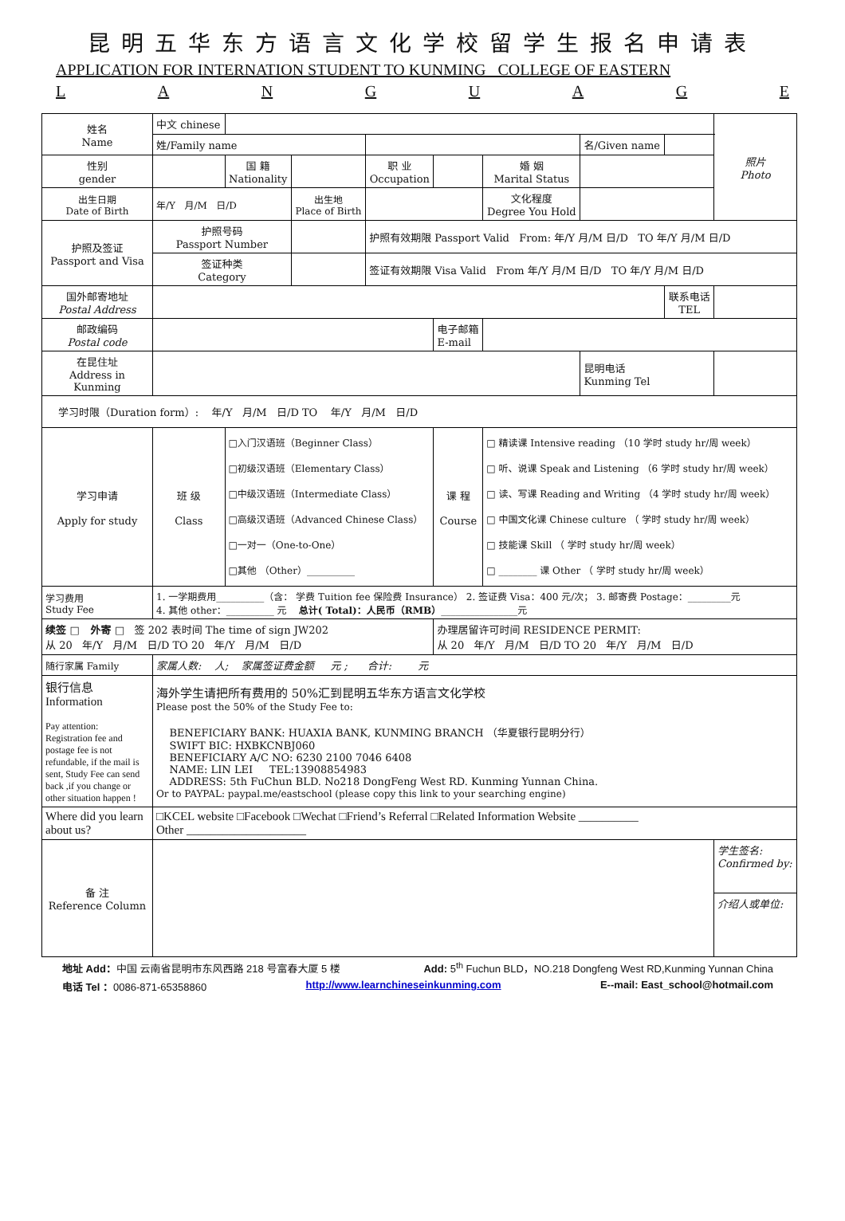昆明五华东方语言文化学校留学生报名申请表
APPLICATION FOR INTERNATION STUDENT TO KUNMING COLLEGE OF EASTERN
LANGUAGE
| 姓名 Name | 中文 chinese | | | | | | | | | 照片 Photo |
| | 姓/Family name | | | | | | 名/Given name | | | |
| 性别 gender | | 国 籍 Nationality | | 职 业 Occupation | | 婚 姻 Marital Status | | | | |
| 出生日期 Date of Birth | 年/Y 月/M 日/D | | 出生地 Place of Birth | | | 文化程度 Degree You Hold | | | | |
| 护照及签证 Passport and Visa | 护照号码 Passport Number | | | 护照有效期限 Passport Valid From: 年/Y 月/M 日/D TO 年/Y 月/M 日/D | | | | | | |
| | 签证种类 Category | | | 签证有效期限 Visa Valid From 年/Y 月/M 日/D TO 年/Y 月/M 日/D | | | | | | |
| 国外邮寄地址 Postal Address | | | | | | | | 联系电话 TEL | | |
| 邮政编码 Postal code | | | | | 电子邮箱 E-mail | | | | | |
| 在昆住址 Address in Kunming | | | | | | | 昆明电话 Kunming Tel | | | |
| 学习时限（Duration form）: 年/Y 月/M 日/D TO 年/Y 月/M 日/D | | | | | | | | | | |
| 学习申请 Apply for study | 班 级 Class | □入门汉语班（Beginner Class） □初级汉语班（Elementary Class） □中级汉语班（Intermediate Class） □高级汉语班（Advanced Chinese Class） □一对一（One-to-One） □其他 （Other）__________ | | | 课 程 Course | □ 精读课 Intensive reading （10 学时 study hr/周 week） □ 听、说课 Speak and Listening （6 学时 study hr/周 week） □ 读、写课 Reading and Writing （4 学时 study hr/周 week） □ 中国文化课 Chinese culture （ 学时 study hr/周 week） □ 技能课 Skill （ 学时 study hr/周 week） □ ________ 课 Other （ 学时 study hr/周 week） | | | | |
| 学习费用 Study Fee | 1. 一学期费用__________（含： 学费 Tuition fee 保险费 Insurance） 2. 签证费 Visa：400 元/次； 3. 邮寄费 Postage：_________元 4. 其他 other：__________ 元 总计( Total)：人民币（RMB） ________________元 | | | | | | | | | |
| 续签 □ 外寄 □ 签 202 表时间 The time of sign JW202 从 20 年/Y 月/M 日/D TO 20 年/Y 月/M 日/D | | | | | 办理居留许可时间 RESIDENCE PERMIT: 从 20 年/Y 月/M 日/D TO 20 年/Y 月/M 日/D | | | | | |
| 随行家属 Family | 家属人数: 人; 家属签证费金额 元 ; 合计: 元 | | | | | | | | | |
| 银行信息 Information Pay attention: Registration fee and postage fee is not refundable, if the mail is sent, Study Fee can send back ,if you change or other situation happen ! | 海外学生请把所有费用的 50%汇到昆明五华东方语言文化学校 Please post the 50% of the Study Fee to: BENEFICIARY BANK: HUAXIA BANK, KUNMING BRANCH （华夏银行昆明分行） SWIFT BIC: HXBKCNBJ060 BENEFICIARY A/C NO: 6230 2100 7046 6408 NAME: LIN LEI TEL:13908854983 ADDRESS: 5th FuChun BLD. No218 DongFeng West RD. Kunming Yunnan China. Or to PAYPAL: paypal.me/eastschool (please copy this link to your searching engine) | | | | | | | | | |
| Where did you learn about us? | □KCEL website □Facebook □Wechat □Friend’s Referral □Related Information Website __________ Other ____________________ | | | | | | | | | |
| 备 注 Reference Column | | | | | | | | | 学生签名: Confirmed by: | |
| | | | | | | | | | 介绍人或单位: | |
地址 Add：中国 云南省昆明市东风西路 218 号富春大厦 5 楼 Add: 5<sup>th</sup> Fuchun BLD，NO.218 Dongfeng West RD,Kunming Yunnan China
电话 Tel ：0086-871-65358860 http://www.learnchineseinkunming.com E--mail: East_school@hotmail.com